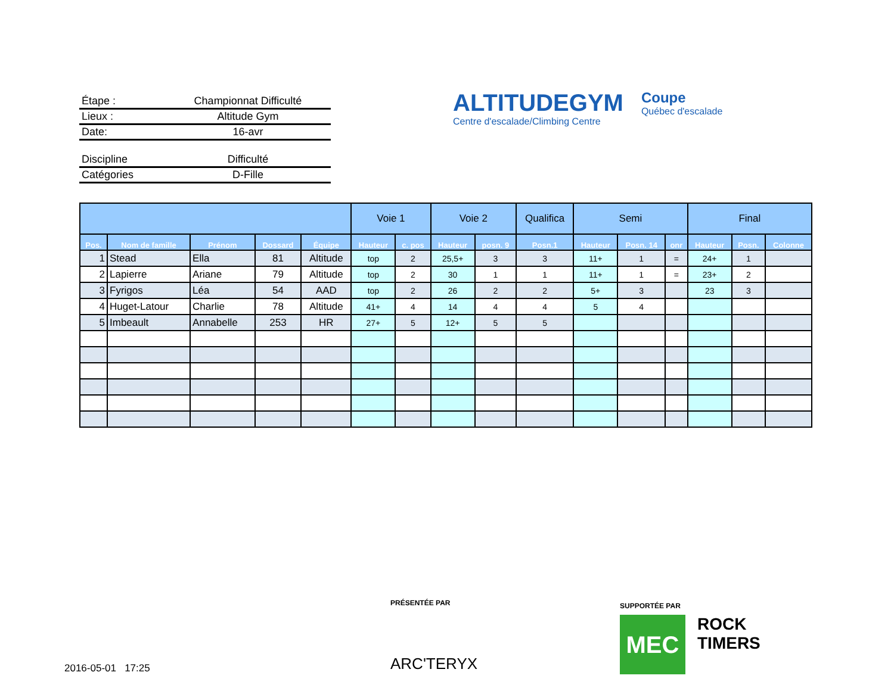Étape : Championnat Difficulté
Lieux : Altitude Gym
Date: 16-avr
Discipline Difficulté
Catégories D-Fille
ALTITUDEGYM
Centre d'escalade/Climbing Centre
Coupe
Québec d'escalade
| | | | | | Voie 1 | | Voie 2 | | Qualifica | Semi | | | Final | | |
| --- | --- | --- | --- | --- | --- | --- | --- | --- | --- | --- | --- | --- | --- | --- | --- |
| Pos. | Nom de famille | Prénom | Dossard | Équipe | Hauteur | c. pos | Hauteur | posn. 9 | Posn.1 | Hauteur | Posn. 14 | onr | Hauteur | Posn. | Colonne |
| 1 | Stead | Ella | 81 | Altitude | top | 2 | 25,5+ | 3 | 3 | 11+ | 1 | = | 24+ | 1 | |
| 2 | Lapierre | Ariane | 79 | Altitude | top | 2 | 30 | 1 | 1 | 11+ | 1 | = | 23+ | 2 | |
| 3 | Fyrigos | Léa | 54 | AAD | top | 2 | 26 | 2 | 2 | 5+ | 3 | | 23 | 3 | |
| 4 | Huget-Latour | Charlie | 78 | Altitude | 41+ | 4 | 14 | 4 | 4 | 5 | 4 | | | | |
| 5 | Imbeault | Annabelle | 253 | HR | 27+ | 5 | 12+ | 5 | 5 | | | | | | |
PRÉSENTÉE PAR
ARC'TERYX
SUPPORTÉE PAR
MEC
ROCK
TIMERS
2016-05-01 17:25